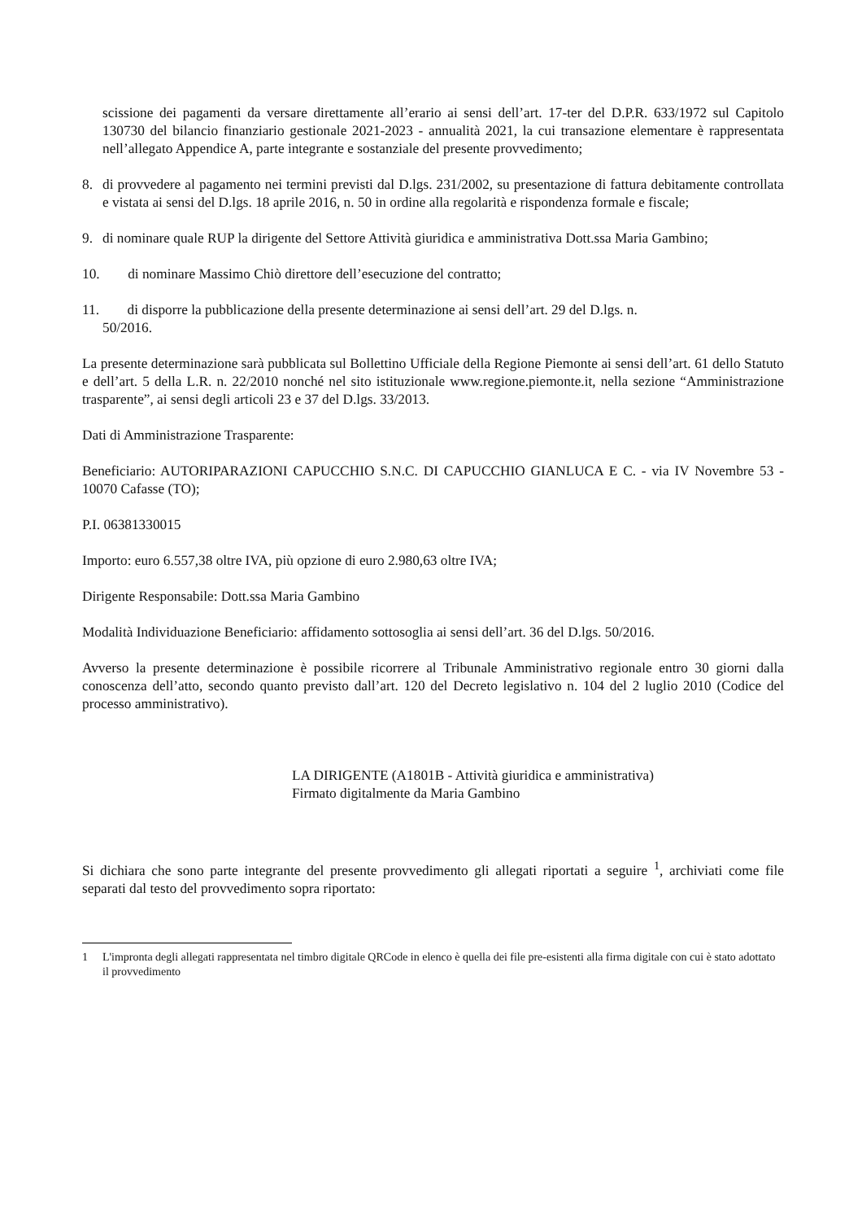scissione dei pagamenti da versare direttamente all’erario ai sensi dell’art. 17-ter del D.P.R. 633/1972 sul Capitolo 130730 del bilancio finanziario gestionale 2021-2023 - annualità 2021, la cui transazione elementare è rappresentata nell’allegato Appendice A, parte integrante e sostanziale del presente provvedimento;
8. di provvedere al pagamento nei termini previsti dal D.lgs. 231/2002, su presentazione di fattura debitamente controllata e vistata ai sensi del D.lgs. 18 aprile 2016, n. 50 in ordine alla regolarità e rispondenza formale e fiscale;
9. di nominare quale RUP la dirigente del Settore Attività giuridica e amministrativa Dott.ssa Maria Gambino;
10. di nominare Massimo Chiò direttore dell’esecuzione del contratto;
11. di disporre la pubblicazione della presente determinazione ai sensi dell’art. 29 del D.lgs. n.
50/2016.
La presente determinazione sarà pubblicata sul Bollettino Ufficiale della Regione Piemonte ai sensi dell’art. 61 dello Statuto e dell’art. 5 della L.R. n. 22/2010 nonché nel sito istituzionale www.regione.piemonte.it, nella sezione “Amministrazione trasparente”, ai sensi degli articoli 23 e 37 del D.lgs. 33/2013.
Dati di Amministrazione Trasparente:
Beneficiario: AUTORIPARAZIONI CAPUCCHIO S.N.C. DI CAPUCCHIO GIANLUCA E C. - via IV Novembre 53 - 10070 Cafasse (TO);
P.I. 06381330015
Importo: euro 6.557,38 oltre IVA, più opzione di euro 2.980,63 oltre IVA;
Dirigente Responsabile: Dott.ssa Maria Gambino
Modalità Individuazione Beneficiario: affidamento sottosoglia ai sensi dell’art. 36 del D.lgs. 50/2016.
Avverso la presente determinazione è possibile ricorrere al Tribunale Amministrativo regionale entro 30 giorni dalla conoscenza dell’atto, secondo quanto previsto dall’art. 120 del Decreto legislativo n. 104 del 2 luglio 2010 (Codice del processo amministrativo).
LA DIRIGENTE (A1801B - Attività giuridica e amministrativa)
Firmato digitalmente da Maria Gambino
Si dichiara che sono parte integrante del presente provvedimento gli allegati riportati a seguire <sup>1</sup>, archiviati come file separati dal testo del provvedimento sopra riportato:
1 L'impronta degli allegati rappresentata nel timbro digitale QRCode in elenco è quella dei file pre-esistenti alla firma digitale con cui è stato adottato il provvedimento